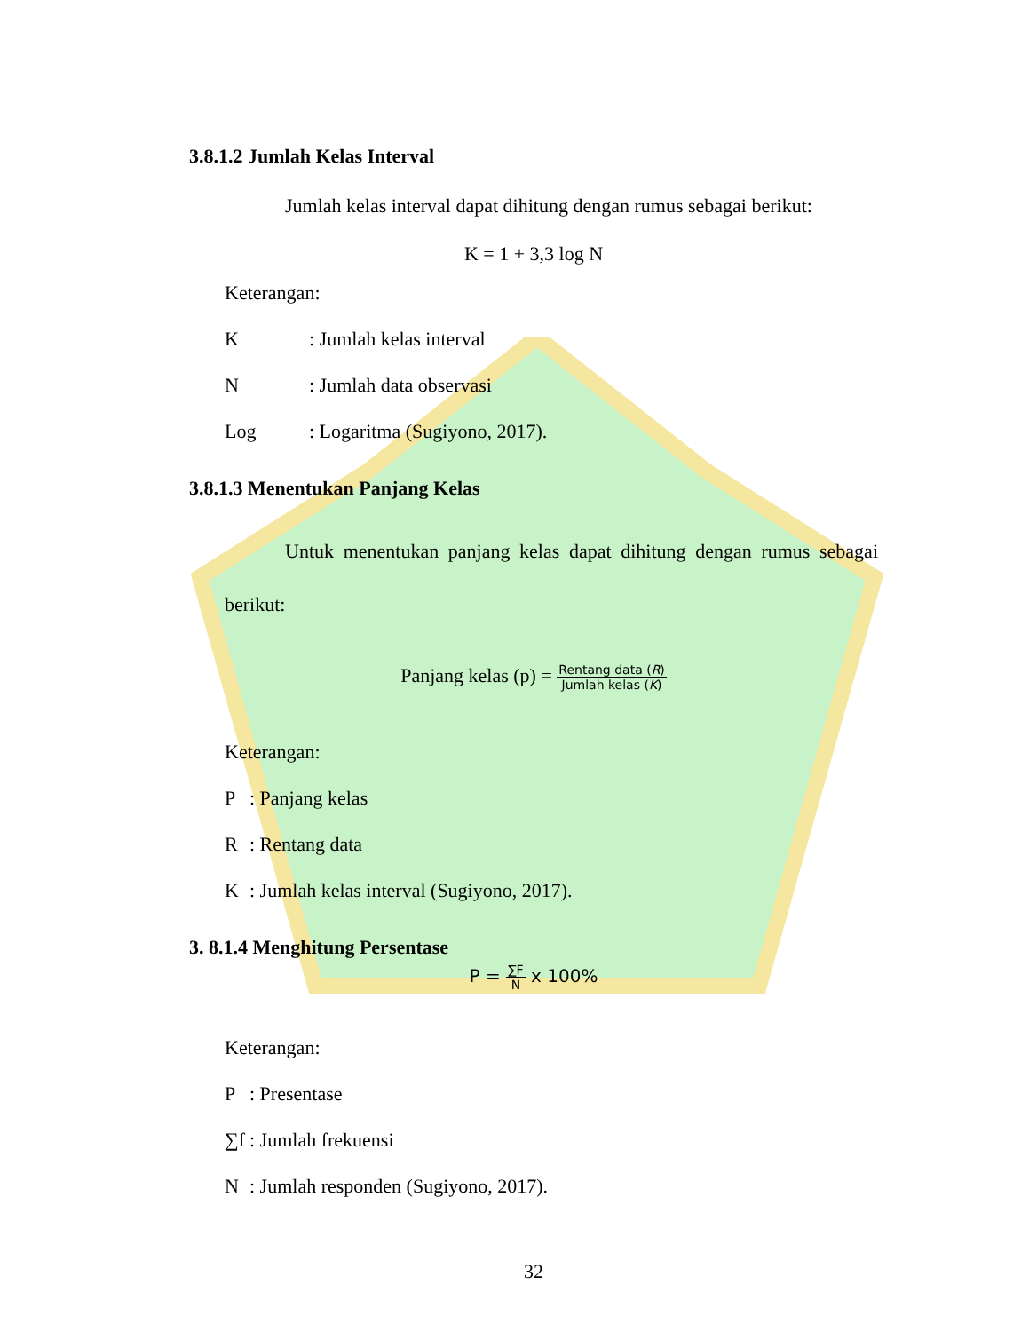3.8.1.2 Jumlah Kelas Interval
Jumlah kelas interval dapat dihitung dengan rumus sebagai berikut:
K = 1 + 3,3 log N
Keterangan:
K: Jumlah kelas interval
N: Jumlah data observasi
Log: Logaritma (Sugiyono, 2017).
3.8.1.3 Menentukan Panjang Kelas
Untuk menentukan panjang kelas dapat dihitung dengan rumus sebagai berikut:
Panjang kelas (p) = Rentang data (R) Jumlah kelas (K)
Keterangan:
P: Panjang kelas
R: Rentang data
K: Jumlah kelas interval (Sugiyono, 2017).
3. 8.1.4 Menghitung Persentase
P = ∑F N x 100%
Keterangan:
P: Presentase
∑f: Jumlah frekuensi
N: Jumlah responden (Sugiyono, 2017).
32